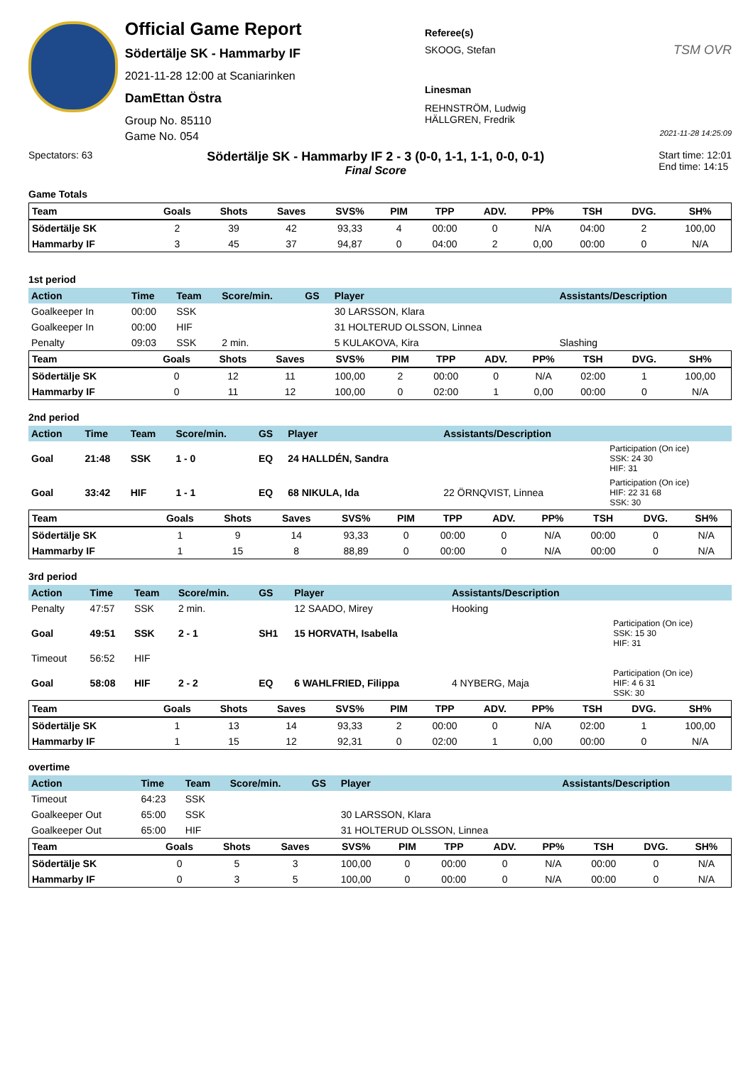Official Game Report
Södertälje SK - Hammarby IF
2021-11-28 12:00 at Scaniarinken
DamEttan Östra
Group No. 85110
Game No. 054
Referee(s)
SKOOG, Stefan
Linesman
REHNSTRÖM, Ludwig
HÄLLGREN, Fredrik
TSM OVR
2021-11-28 14:25:09
Spectators: 63
Södertälje SK - Hammarby IF 2 - 3 (0-0, 1-1, 1-1, 0-0, 0-1)
Final Score
Start time: 12:01
End time: 14:15
Game Totals
| Team | Goals | Shots | Saves | SVS% | PIM | TPP | ADV. | PP% | TSH | DVG. | SH% |
| --- | --- | --- | --- | --- | --- | --- | --- | --- | --- | --- | --- |
| Södertälje SK | 2 | 39 | 42 | 93,33 | 4 | 00:00 | 0 | N/A | 04:00 | 2 | 100,00 |
| Hammarby IF | 3 | 45 | 37 | 94,87 | 0 | 04:00 | 2 | 0,00 | 00:00 | 0 | N/A |
1st period
| Action | Time | Team | Score/min. | GS | Player | Assistants/Description | |
| --- | --- | --- | --- | --- | --- | --- | --- |
| Goalkeeper In | 00:00 | SSK | | | 30 LARSSON, Klara | | |
| Goalkeeper In | 00:00 | HIF | | | 31 HOLTERUD OLSSON, Linnea | | |
| Penalty | 09:03 | SSK | 2 min. | | 5 KULAKOVA, Kira | Slashing | |
| Team | Goals | Shots | Saves | SVS% | PIM | TPP | ADV. | PP% | TSH | DVG. | SH% |
| --- | --- | --- | --- | --- | --- | --- | --- | --- | --- | --- | --- |
| Södertälje SK | 0 | 12 | 11 | 100,00 | 2 | 00:00 | 0 | N/A | 02:00 | 1 | 100,00 |
| Hammarby IF | 0 | 11 | 12 | 100,00 | 0 | 02:00 | 1 | 0,00 | 00:00 | 0 | N/A |
2nd period
| Action | Time | Team | Score/min. | GS | Player | Assistants/Description | |
| --- | --- | --- | --- | --- | --- | --- | --- |
| Goal | 21:48 | SSK | 1 - 0 | EQ | 24 HALLDÉN, Sandra | | Participation (On ice) SSK: 24 30 HIF: 31 |
| Goal | 33:42 | HIF | 1 - 1 | EQ | 68 NIKULA, Ida | 22 ÖRNQVIST, Linnea | Participation (On ice) HIF: 22 31 68 SSK: 30 |
| Team | Goals | Shots | Saves | SVS% | PIM | TPP | ADV. | PP% | TSH | DVG. | SH% |
| --- | --- | --- | --- | --- | --- | --- | --- | --- | --- | --- | --- |
| Södertälje SK | 1 | 9 | 14 | 93,33 | 0 | 00:00 | 0 | N/A | 00:00 | 0 | N/A |
| Hammarby IF | 1 | 15 | 8 | 88,89 | 0 | 00:00 | 0 | N/A | 00:00 | 0 | N/A |
3rd period
| Action | Time | Team | Score/min. | GS | Player | Assistants/Description | |
| --- | --- | --- | --- | --- | --- | --- | --- |
| Penalty | 47:57 | SSK | 2 min. | | 12 SAADO, Mirey | Hooking | |
| Goal | 49:51 | SSK | 2 - 1 | SH1 | 15 HORVATH, Isabella | | Participation (On ice) SSK: 15 30 HIF: 31 |
| Timeout | 56:52 | HIF | | | | | |
| Goal | 58:08 | HIF | 2 - 2 | EQ | 6 WAHLFRIED, Filippa | 4 NYBERG, Maja | Participation (On ice) HIF: 4 6 31 SSK: 30 |
| Team | Goals | Shots | Saves | SVS% | PIM | TPP | ADV. | PP% | TSH | DVG. | SH% |
| --- | --- | --- | --- | --- | --- | --- | --- | --- | --- | --- | --- |
| Södertälje SK | 1 | 13 | 14 | 93,33 | 2 | 00:00 | 0 | N/A | 02:00 | 1 | 100,00 |
| Hammarby IF | 1 | 15 | 12 | 92,31 | 0 | 02:00 | 1 | 0,00 | 00:00 | 0 | N/A |
overtime
| Action | Time | Team | Score/min. | GS | Player | Assistants/Description | |
| --- | --- | --- | --- | --- | --- | --- | --- |
| Timeout | 64:23 | SSK | | | | | |
| Goalkeeper Out | 65:00 | SSK | | | 30 LARSSON, Klara | | |
| Goalkeeper Out | 65:00 | HIF | | | 31 HOLTERUD OLSSON, Linnea | | |
| Team | Goals | Shots | Saves | SVS% | PIM | TPP | ADV. | PP% | TSH | DVG. | SH% |
| --- | --- | --- | --- | --- | --- | --- | --- | --- | --- | --- | --- |
| Södertälje SK | 0 | 5 | 3 | 100,00 | 0 | 00:00 | 0 | N/A | 00:00 | 0 | N/A |
| Hammarby IF | 0 | 3 | 5 | 100,00 | 0 | 00:00 | 0 | N/A | 00:00 | 0 | N/A |